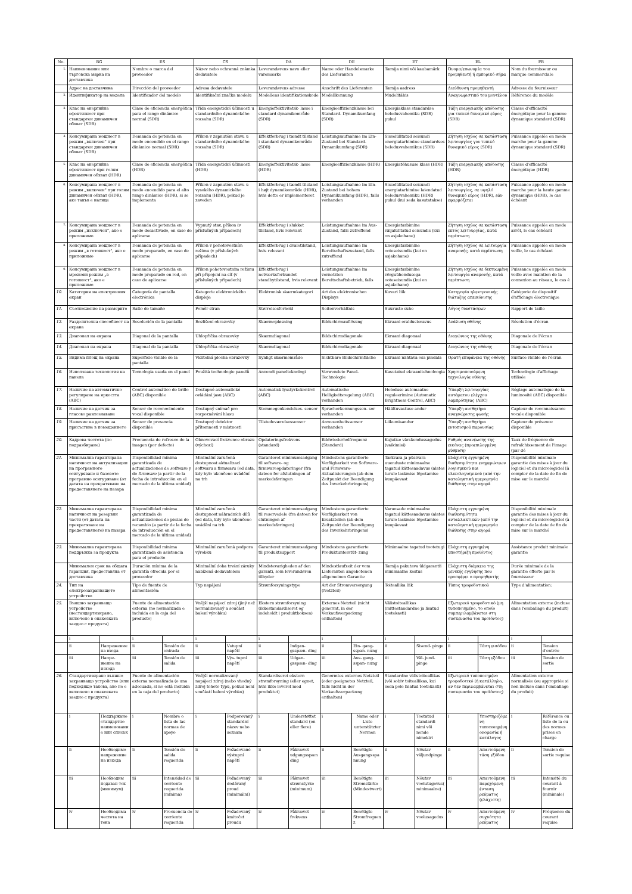| No. | BG | | ES | | CS | | DA | | DE | | ET | | EL | | FR | |
| --- | --- | --- | --- | --- | --- | --- | --- | --- | --- | --- | --- | --- | --- | --- | --- | --- |
| 1. | Наименование или търговска марка на доставчика | | Nombre o marca del proveedor | | Název nebo ochranná známka dodavatele | | Leverandørens navn eller varemærke | | Name oder Handelsmarke des Lieferanten | | Tarnija nimi või kaubamärk | | Όνομα/επωνυμία του προμηθευτή ή εμπορικό σήμα | | Nom du fournisseur ou marque commerciale | |
| | Адрес на доставчика | | Dirección del proveedor | | Adresa dodavatele | | Leverandørens adresse | | Anschrift des Lieferanten | | Tarnija aadress | | Διεύθυνση προμηθευτή | | Adresse du fournisseur | |
| 2. | Идентификатор на модела | | Identificador del modelo | | Identifikační značka modelu | | Modellens identifikationskode | | Modellkennung | | Mudelitähis | | Αναγνωριστικό του μοντέλου | | Référence du modèle | |
| 3. | Клас на енергийна ефективност при стандартен динамичен обхват (SDR) | | Clase de eficiencia energética para el rango dinámico normal (SDR) | | Třída energetické účinnosti u standardního dynamického rozsahu (SDR) | | Energieffektivitetsk- lasse i standard dynamikområde (SDR) | | Energieeffizienzklasse bei Standard- Dynamikumfang (SDR) | | Energiaklass standardse heledusvahemiku (SDR) puhul | | Τάξη ενεργειακής απόδοσης για τυπικό δυναμικό εύρος (SDR) | | Classe d'efficacité énergétique pour la gamme dynamique standard (SDR) | |
| 4. | Консумирана мощност в режим „включен" при стандартен динамичен обхват (SDR) | | Demanda de potencia en modo encendido en el rango dinámico normal (SDR) | | Příkon v zapnutém stavu u standardního dynamického rozsahu (SDR) | | Effektforbrug i tændt tilstand i standard dynamikområde (SDR) | | Leistungsaufnahme im Ein-Zustand bei Standard-Dynamikumfang (SDR) | | Sisselülitatud seisundi energiatarbimine standardses heledusvahemikus (SDR) | | Ζήτηση ισχύος σε κατάσταση λειτουργίας για τυπικό δυναμικό εύρος (SDR) | | Puissance appelée en mode marche pour la gamme dynamique standard (SDR) | |
| 5. | Клас на енергийна ефективност при голям динамичен обхват (HDR) | | Clase de eficiencia energética (HDR) | | Třída energetické účinnosti (HDR) | | Energieffektivitetsk- lasse (HDR) | | Energieeffizienzklasse (HDR) | | Energiatõhususe klass (HDR) | | Τάξη ενεργειακής απόδοσης (HDR) | | Classe d'efficacité énergétique (HDR) | |
| 6. | Консумирана мощност в режим „включен" при голям динамичен обхват (HDR), ако такъв е налице | | Demanda de potencia en modo encendido para el alto rango dinámico (HDR), si se implementa | | Příkon v zapnutém stavu u vysokého dynamického rozsahu (HDR), pokud je zaveden | | Effektforbrug i tændt tilstand i højt dynamikområde (HDR), hvis dette er implementeret | | Leistungsaufnahme im Ein-Zustand bei hohem Dynamikumfang (HDR), falls vorhanden | | Sisselülitatud seisundi energiatarbimine laiendatud heledusvahemiku (HDR) puhul (kui seda kasutatakse) | | Ζήτηση ισχύος σε κατάσταση λειτουργίας, σε υψηλό δυναμικό εύρος (HDR), εάν εφαρμόζεται | | Puissance appelée en mode marche pour la haute gamme dynamique (HDR), le cas échéant | |
| 7. | Консумирана мощност в режим „изключен", ако е приложимо | | Demanda de potencia en modo desactivado, en caso de aplicarse | | Vypnutý stav, příkon (v příslušných případech) | | Effektforbrug i slukket tilstand, hvis relevant | | Leistungsaufnahme im Aus-Zustand, falls zutreffend | | Energiatarbimine väljalülitatud seisundis (kui on asjakohane) | | Ζήτηση ισχύος σε κατάσταση εκτός λειτουργίας, κατά περίπτωση | | Puissance appelée en mode arrêt, le cas échéant | |
| 8. | Консумирана мощност в режим „в готовност", ако е приложимо | | Demanda de potencia en modo preparado, en caso de aplicarse | | Příkon v pohotovostním režimu (v příslušných případech) | | Effektforbrug i dvaletilstand, hvis relevant | | Leistungsaufnahme im Bereitschaftszustand, falls zutreffend | | Energiatarbimine ooteseisundis (kui on asjakohane) | | Ζήτηση ισχύος σε λειτουργία αναμονής, κατά περίπτωση | | Puissance appelée en mode veille, le cas échéant | |
| 9. | Консумирана мощност в мрежови режим „в готовност", ако е приложимо | | Demanda de potencia en modo preparado en red, en caso de aplicarse | | Příkon pohotovostním režimu při připojení na síť (v příslušných případech) | | Effektforbrug i netværksforbundet standbytilstand, hvis relevant | | Leistungsaufnahme im vernetzten Bereitschaftsbetrieb, falls | | Energiatarbimine võrguühendusega ooteseisundis (kui on asjakohane) | | Ζήτηση ισχύος σε δικτυωμένη λειτουργία αναμονής, κατά περίπτωση | | Puissance appelée en mode veille avec maintien de la connexion au réseau, le cas é | |
| 10. | Категория на електронния екран | | Categoría de pantalla electrónica | | Kategorie elektronického displeje | | Elektronisk skærmkategori | | Art des elektronischen Displays | | Kuvari liik | | Κατηγορία ηλεκτρονικής διάταξης απεικόνισης | | Catégorie de dispositif d'affichage électronique | |
| 11. | Съотношение на размерите | | Ratio de tamaño | | Poměr stran | | Størrelsesforhold | | Seitenverhältnis | | Suuruste suhe | | Λόγος διαστάσεων | | Rapport de taille | |
| 12. | Разделителна способност на екрана | | Resolución de la pantalla | | Rozlišení obrazovky | | Skærmopløsning | | Bildschirmauflösung | | Ekraani eraldusteravus | | Ανάλυση οθόνης | | Résolution d'écran | |
| 13. | Диагонал на екрана | | Diagonal de la pantalla | | Úhlopříčka obrazovky | | Skærmdiagonal | | Bildschirmdiagonale | | Ekraani diagonaal | | Διαγώνιος της οθόνης | | Diagonale de l'écran | |
| 14. | Диагонал на екрана | | Diagonal de la pantalla | | Úhlopříčka obrazovky | | Skærmdiagonal | | Bildschirmdiagonale | | Ekraani diagonaal | | Διαγώνιος της οθόνης | | Diagonale de l'écran | |
| 15. | Видима площ на екрана | | Superficie visible de la pantalla | | Viditelná plocha obrazovky | | Synligt skærmområde | | Sichtbare Bildschirmfläche | | Ekraani nähtava osa pindala | | Ορατή επιφάνεια της οθόνης | | Surface visible de l'écran | |
| 16. | Използвана технология на панела | | Tecnología usada en el panel | | Použitá technologie panelů | | Anvendt panelteknologi | | Verwendete Panel-Technologie | | Kasutatud ekraanitehnoloogia | | Χρησιμοποιούμενη τεχνολογία οθόνης | | Technologie d'affichage utilisée | |
| 17. | Наличие на автоматично регулиране на яркостта (ABC) | | Control automático de brillo (ABC) disponible | | Dostupné automatické ovládání jasu (ABC) | | Automatisk lysstyrkekontrol (ABC) | | Automatische Helligkeitsregelung (ABC) vorhanden | | Heleduse automaatne reguleerimine (Automatic Brightness Control, ABC) | | Ύπαρξη λειτουργίας αυτόματου ελέγχου λαμπρότητας (ABC) | | Réglage automatique de la luminosité (ABC) disponible | |
| 18. | Наличие на датчик за гласово разпознаване | | Sensor de reconocimiento vocal disponible | | Dostupný snímač pro rozpoznávání hlasu | | Stemmegenkendelses- sensor | | Spracherkennungssen- sor vorhanden | | Häältuvastuse andur | | Ύπαρξη αισθητήρα αναγνώρισης φωνής | | Capteur de reconnaissance vocale disponible | |
| 19. | Наличие на датчик за присъствие в помещението | | Sensor de presencia disponible | | Dostupný detektor přítomnosti v místnosti | | Tilstedeværelsessensor | | Anwesenheitssensor vorhanden | | Liikumisandur | | Ύπαρξη αισθητήρα εντοπισμού παρουσίας | | Capteur de présence disponible | |
| 20. | Кадрова честота (по подразбиране) | | Frecuencia de refresco de la imagen (por defecto) | | Obnovovací frekvence obrazu (výchozí) | | Opdateringsfrekvens (standard) | | Bildwiederholfrequenz (Standard) | | Kujutise värskendussagedus (vaikimisi) | | Ρυθμός ανανέωσης της εικόνας (προεπιλογμένη ρύθμιση) | | Taux de fréquence de rafraîchissement de l'image (par dé | |
| 21. | Минимална гарантирана наличност на актуализации на програмното осигуряване и базовото програмно осигуряване (от датата на прекратяване на предоставянето на пазара | | Disponibilidad mínima garantizada de actualizaciones de software y de firmware (a partir de la fecha de introducción en el mercado de la última unidad) | | Minimální zaručená dostupnost aktualizací softwaru a firmwaru (od data, kdy bylo ukončeno uvádění na trh | | Garanteret minimumsadgang til software- og firmwareopdateringer (fra datoen for afslutningen af markedsføringen | | Mindestens garantierte Verfügbarkeit von Software- und Firmware- Aktualisierungen (ab dem Zeitpunkt der Beendigung des Inverkehrbringens) | | Tarkvara ja püsivara uuenduste minimaalne tagatud kättesaadavus (alates turule laskmise lõpetamise kuupäevast | | Ελάχιστη εγγυημένη διαθεσιμότητα ενημερώσεων λογισμικού και υλικολογισμικού (από την καταληκτική ημερομηνία διάθεσης στην αγορά | | Disponibilité minimale garantie des mises à jour du logiciel et du micrologiciel [à compter de la date de fin de mise sur le marché | |
| 22. | Минимална гарантирана наличност на резервни части (от датата на прекратяване на предоставянето) на пазара | | Disponibilidad mínima garantizada de actualizaciones de piezas de recambio (a partir de la fecha de introducción en el mercado de la última unidad) | | Minimální zaručená dostupnost náhradních dílů (od data, kdy bylo ukončeno uvádění na trh | | Garanteret minimumsadgang til reservedele (fra datoen for slutningen af markedsføringen) | | Mindestens garantierte Verfügbarkeit von Ersatzteilen (ab dem Zeitpunkt der Beendigung des Inverkehrbringens) | | Varuosade minimaalne tagatud kättesaadavus (alates turule laskmise lõpetamise kuupäevast | | Ελάχιστη εγγυημένη διαθεσιμότητα ανταλλακτικών (από την καταληκτική ημερομηνία διάθεσης στην αγορά | | Disponibilité minimale garantie des mises à jour du logiciel et du micrologiciel (à compter de la date de fin de mise sur le marché | |
| 23. | Минимална гарантирана поддръжка за продукта | | Disponibilidad mínima garantizada de asistencia para el producto | | Minimální zaručená podpora výrobku | | Garanteret minimumsadgang til produktsupport | | Mindestens garantierte Produktunterstüt- zung | | Minimaalne tagatud tootetugi | | Ελάχιστη εγγυημένη υποστήριξη προϊόντος | | Assistance produit minimale garantie | |
| | Минимален срок на общата гаранция, предоставяна от доставчика | | Duración mínima de la garantía ofrecida por el proveedor | | Minimální doba trvání záruky nabízená dodavatelem | | Mindstevarigheden af den garanti, som leverandøren tilbyder | | Mindestlaufzeit der vom Lieferanten angebotenen allgemeinen Garantie | | Tarnija pakutava üldgarantii minimaalne kestus | | Ελάχιστη διάρκεια της γενικής εγγύησης που προσφέρει ο προμηθευτής | | Durée minimale de la garantie offerte par le fournisseur | |
| 24. | Тип на електрозахранващото устройство | | Tipo de fuente de alimentación: | | Typ napájení | | Strømforsyningstype | | Art der Stromversorgung (Netzteil) | | Toiteallika liik | | Τύπος τροφοδοτικού | | Type d'alimentation: | |
| 25. | Външно захранващо устройство (нестандартизирано, включено в опаковката заедно с продукта) | | Fuente de alimentación externa (no normalizada e incluida en la caja del producto) | | Vnější napájecí zdroj (jiný než normalizovaný a součást balení výrobku) | | Ekstern strømforsyning (ikkestandardiseret og indeholdt i produktboksen) | | Externes Netzteil (nicht genormt, in der Verkaufsverpackung enthalten) | | Välistoiteallikas (mittestandardne ja lisatud tootekasti) | | Εξωτερικό τροφοδοτικό (μη τυποποιημένο, το οποίο συμπεριλαμβάνεται στη συσκευασία του προϊόντος) | | Alimentation externe (incluse dans l'emballage du produit) | |
| | i | | i | | i | | i | | i | | i | | i | | i | |
| | ii | Напрежение на входа | ii | Tensión de entrada | ii | Vstupní napětí | ii | Indgan- gsspæn- ding | ii | Ein- gang- sspan- nung | ii | Sisend- pinge | ii | Τάση εισόδου | ii | Tension d'entrée |
| | iii | Напре- жение на изхода | iii | Tensión de salida | iii | Výs- tupní napětí | iii | Udgan- gsspæn- ding | iii | Aus- gang- sspan- nung | iii | Väl- jund- pinge | iii | Τάση εξόδου | iii | Tension de sortie |
| 26. | Стандартизирано външно захранващо устройство (или подходящо такова, ако не е включено в опаковката заедно с продукта) | | Fuente de alimentación externa normalizada (o una adecuada, si no está incluida en la caja del producto) | | Vnější normalizovaný napájecí zdroj (nebo vhodný zdroj tohoto typu, pokud není součástí balení výrobku) | | Standardiseret ekstern strømforsyning (eller egnet, hvis ikke leveret med produktet) | | Genormtes externes Netzteil (oder geeignetes Netzteil, falls nicht in der Verkaufsverpackung enthalten) | | Standardne välistoiteallikas (või sobiv toiteallikas, kui seda pole lisatud tootekasti) | | Εξωτερικό τυποποιημένο τροφοδοτικό (ή κατάλληλο, αν δεν περιλαμβάνεται στη συσκευασία του προϊόντος) | | Alimentation externe normalisée (ou appropriée si non incluse dans l'emballage du produit) | |
| | i | Поддържано стандартно наименование или списък | i | Nombre o lista de las normas de apoyo | i | Podporovaný standardní název nebo seznam | i | Understøttet standard (en eller flere) | i | Name oder Liste unterstützter Normen | i | Toetatud standardi nimi või nende nimekiri | i | Υποστηριζόμενη τυποποιημένη ονομασία ή κατάλογος | i | Référence ou liste de la ou des normes prises en charge |
| | ii | Необходимо напрежение на изхода | ii | Tensión de salida requerida | ii | Požadované výstupní napětí | ii | Påkrævet udgangsspænding | ii | Benötigte Ausgangsspannung | ii | Nõutav väljundpinge | ii | Απαιτούμενη τάση εξόδου | ii | Tension de sortie requise |
| | iii | Необходим подаван ток (минимум) | iii | Intensidad de corriente requerida (mínima) | iii | Požadovaný dodávaný proud (minimální) | iii | Påkrævet strømstyrke (minimum) | iii | Benötigte Stromstärke (Mindestwert) | iii | Nõutav voolutugevus( minimaalne) | iii | Απαιτούμενη παρεχόμενη ένταση ρεύματος (ελάχιστη) | iii | Intensité du courant à fournir (minimale) |
| | iv | Необходима честота на тока | iv | Frecuencia de corriente requerida | iv | Požadovaný kmitočet proudu | iv | Påkrævet frekvens | iv | Benötigte Stromfrequenz | iv | Nõutav voolusagedus | iv | Απαιτούμενη συχνότητα ρεύματος | iv | Fréquence du courant requise |